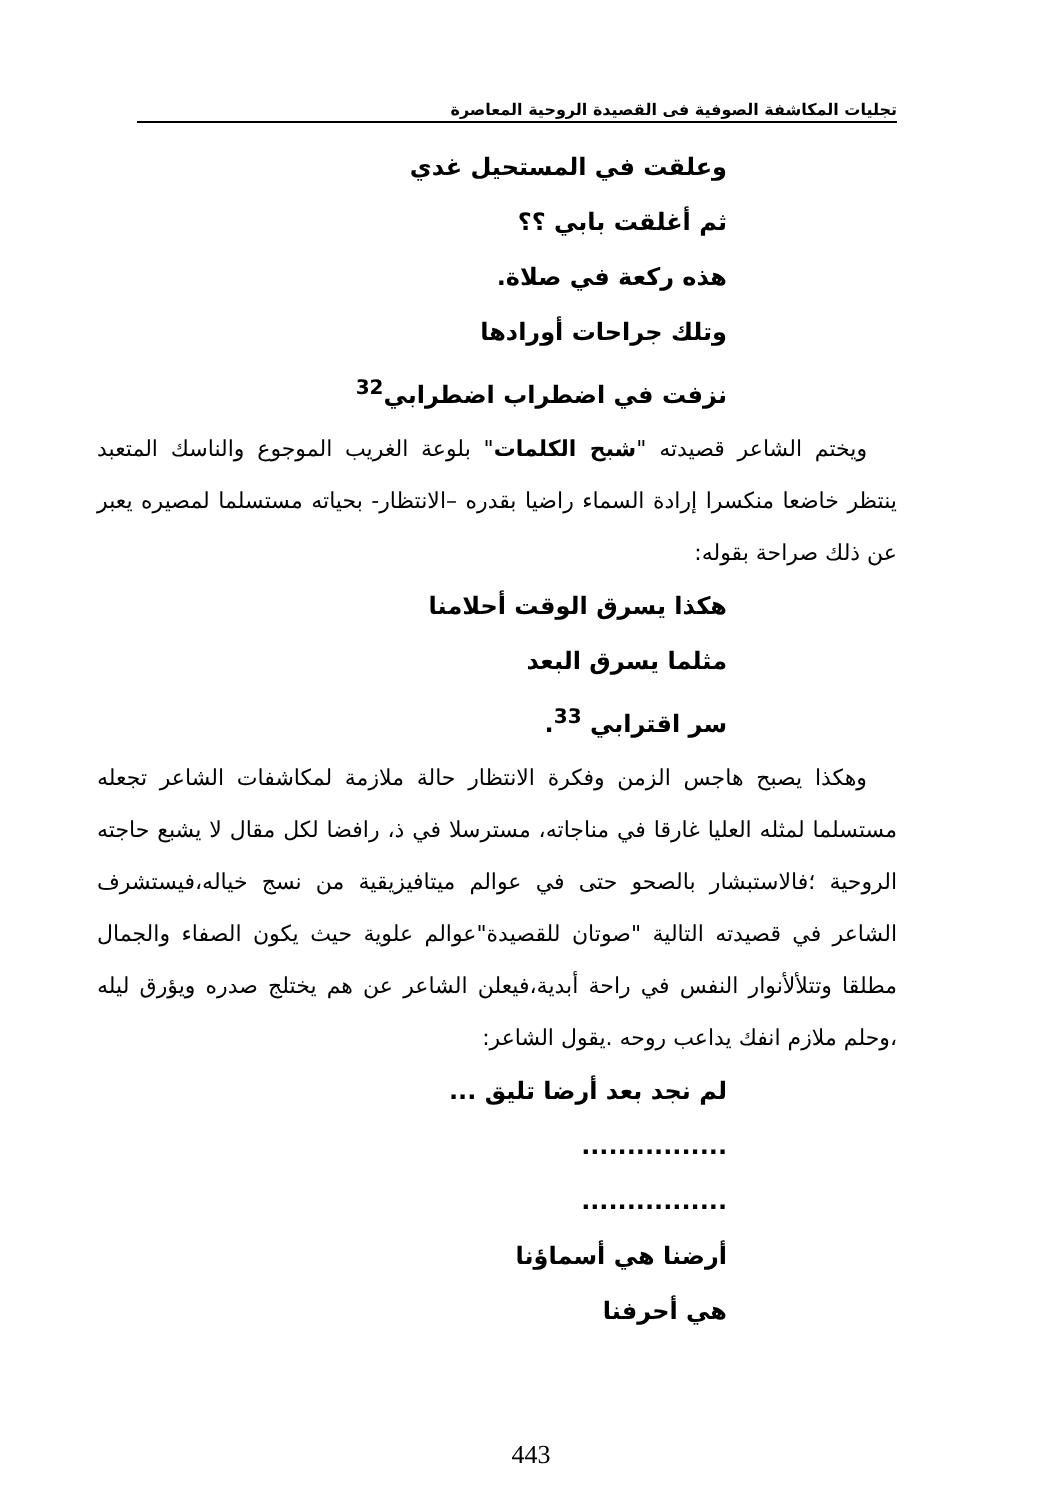تجليات المكاشفة الصوفية فى القصيدة الروحية المعاصرة
وعلقت في المستحيل غدي
ثم أغلقت بابي ؟؟
هذه ركعة في صلاة.
وتلك جراحات أورادها
نزفت في اضطراب اضطرابي<sup>32</sup>
ويختم الشاعر قصيدته "شبح الكلمات" بلوعة الغريب الموجوع والناسك المتعبد ينتظر خاضعا منكسرا إرادة السماء راضيا بقدره –الانتظار- بحياته مستسلما لمصيره يعبر عن ذلك صراحة بقوله:
هكذا يسرق الوقت أحلامنا
مثلما يسرق البعد
سر اقترابي <sup>33</sup>.
وهكذا يصبح هاجس الزمن وفكرة الانتظار حالة ملازمة لمكاشفات الشاعر تجعله مستسلما لمثله العليا غارقا في مناجاته، مسترسلا في ذ، رافضا لكل مقال لا يشبع حاجته الروحية ؛فالاستبشار بالصحو حتى في عوالم ميتافيزيقية من نسج خياله،فيستشرف الشاعر في قصيدته التالية "صوتان للقصيدة"عوالم علوية حيث يكون الصفاء والجمال مطلقا وتتلألأنوار النفس في راحة أبدية،فيعلن الشاعر عن هم يختلج صدره ويؤرق ليله ،وحلم ملازم انفك يداعب روحه .يقول الشاعر:
لم نجد بعد أرضا تليق ...
................
................
أرضنا هي أسماؤنا
هي أحرفنا
443